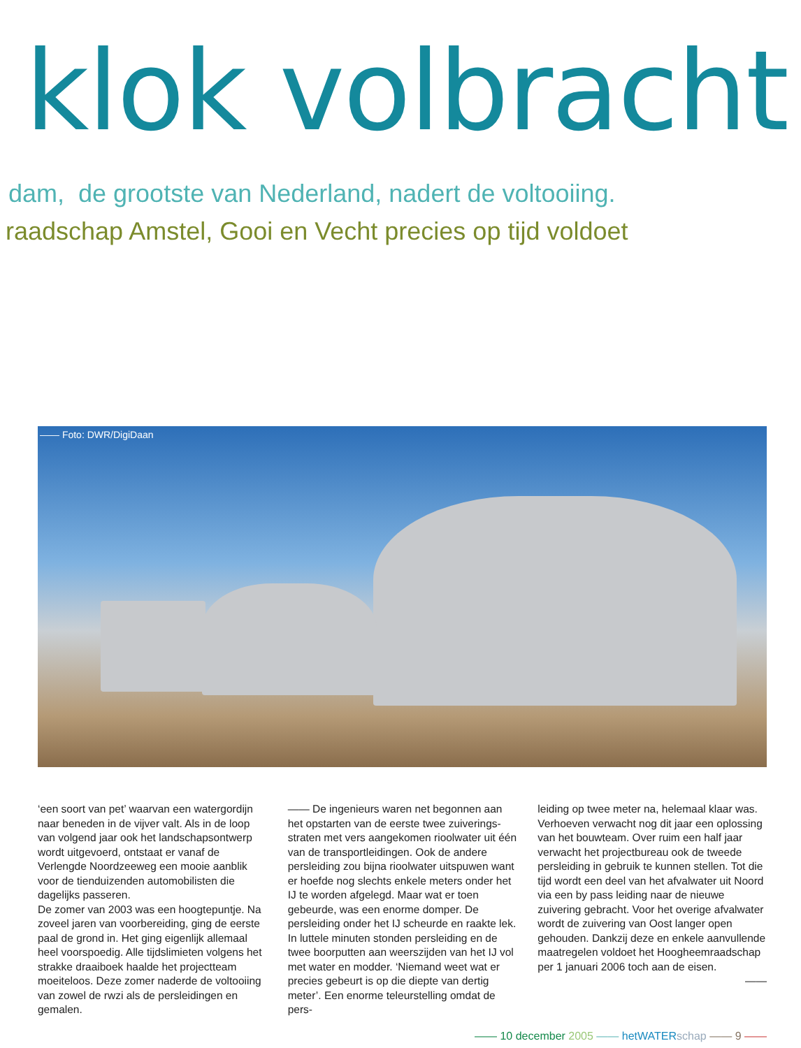klok volbracht
dam, de grootste van Nederland, nadert de voltooiing.
raadschap Amstel, Gooi en Vecht precies op tijd voldoet
—— Foto: DWR/DigiDaan
‘een soort van pet’ waarvan een water­gordijn naar beneden in de vijver valt. Als in de loop van volgend jaar ook het land­schapsontwerp wordt uitgevoerd, ontstaat er vanaf de Verlengde Noordzeeweg een mooie aanblik voor de tienduizenden auto­mobilisten die dagelijks passeren.
De zomer van 2003 was een hoogtepuntje. Na zoveel jaren van voorbereiding, ging de eerste paal de grond in. Het ging eigenlijk allemaal heel voorspoedig. Alle tijdslimieten volgens het strakke draaiboek haalde het projectteam moeiteloos. Deze zomer nader­de de voltooiing van zowel de rwzi als de persleidingen en gemalen.
—— De ingenieurs waren net begonnen aan het opstarten van de eerste twee zuiverings­straten met vers aangekomen rioolwater uit één van de transportleidingen. Ook de andere persleiding zou bijna rioolwater uit­spuwen want er hoefde nog slechts enkele meters onder het IJ te worden afgelegd. Maar wat er toen gebeurde, was een enorme domper. De persleiding onder het IJ scheurde en raakte lek. In luttele minuten stonden persleiding en de twee boorputten aan weerszijden van het IJ vol met water en modder. ‘Niemand weet wat er precies gebeurt is op die diepte van dertig meter’. Een enorme teleurstelling omdat de pers-
leiding op twee meter na, helemaal klaar was. Verhoeven verwacht nog dit jaar een oplossing van het bouwteam. Over ruim een half jaar verwacht het projectbureau ook de tweede persleiding in gebruik te kunnen stellen. Tot die tijd wordt een deel van het afvalwater uit Noord via een by pass leiding naar de nieuwe zuivering gebracht. Voor het overige afvalwater wordt de zuivering van Oost langer open gehouden. Dankzij deze en enkele aanvullende maatregelen voldoet het Hoogheemraadschap per 1 januari 2006 toch aan de eisen.
——
—— 10 december 2005 —— hetWATER schap —— 9 ——